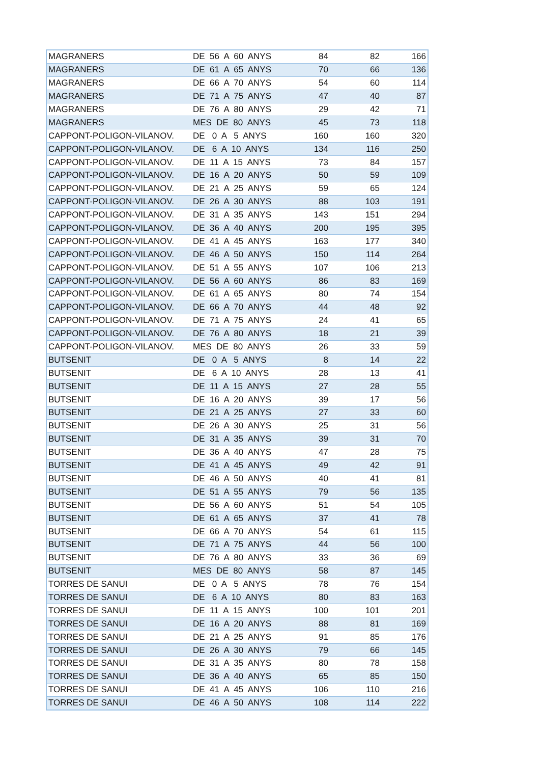| MAGRANERS | DE 56 A 60 ANYS | 84 | 82 | 166 |
| MAGRANERS | DE 61 A 65 ANYS | 70 | 66 | 136 |
| MAGRANERS | DE 66 A 70 ANYS | 54 | 60 | 114 |
| MAGRANERS | DE 71 A 75 ANYS | 47 | 40 | 87 |
| MAGRANERS | DE 76 A 80 ANYS | 29 | 42 | 71 |
| MAGRANERS | MES DE 80 ANYS | 45 | 73 | 118 |
| CAPPONT-POLIGON-VILANOV. | DE 0 A 5 ANYS | 160 | 160 | 320 |
| CAPPONT-POLIGON-VILANOV. | DE 6 A 10 ANYS | 134 | 116 | 250 |
| CAPPONT-POLIGON-VILANOV. | DE 11 A 15 ANYS | 73 | 84 | 157 |
| CAPPONT-POLIGON-VILANOV. | DE 16 A 20 ANYS | 50 | 59 | 109 |
| CAPPONT-POLIGON-VILANOV. | DE 21 A 25 ANYS | 59 | 65 | 124 |
| CAPPONT-POLIGON-VILANOV. | DE 26 A 30 ANYS | 88 | 103 | 191 |
| CAPPONT-POLIGON-VILANOV. | DE 31 A 35 ANYS | 143 | 151 | 294 |
| CAPPONT-POLIGON-VILANOV. | DE 36 A 40 ANYS | 200 | 195 | 395 |
| CAPPONT-POLIGON-VILANOV. | DE 41 A 45 ANYS | 163 | 177 | 340 |
| CAPPONT-POLIGON-VILANOV. | DE 46 A 50 ANYS | 150 | 114 | 264 |
| CAPPONT-POLIGON-VILANOV. | DE 51 A 55 ANYS | 107 | 106 | 213 |
| CAPPONT-POLIGON-VILANOV. | DE 56 A 60 ANYS | 86 | 83 | 169 |
| CAPPONT-POLIGON-VILANOV. | DE 61 A 65 ANYS | 80 | 74 | 154 |
| CAPPONT-POLIGON-VILANOV. | DE 66 A 70 ANYS | 44 | 48 | 92 |
| CAPPONT-POLIGON-VILANOV. | DE 71 A 75 ANYS | 24 | 41 | 65 |
| CAPPONT-POLIGON-VILANOV. | DE 76 A 80 ANYS | 18 | 21 | 39 |
| CAPPONT-POLIGON-VILANOV. | MES DE 80 ANYS | 26 | 33 | 59 |
| BUTSENIT | DE 0 A 5 ANYS | 8 | 14 | 22 |
| BUTSENIT | DE 6 A 10 ANYS | 28 | 13 | 41 |
| BUTSENIT | DE 11 A 15 ANYS | 27 | 28 | 55 |
| BUTSENIT | DE 16 A 20 ANYS | 39 | 17 | 56 |
| BUTSENIT | DE 21 A 25 ANYS | 27 | 33 | 60 |
| BUTSENIT | DE 26 A 30 ANYS | 25 | 31 | 56 |
| BUTSENIT | DE 31 A 35 ANYS | 39 | 31 | 70 |
| BUTSENIT | DE 36 A 40 ANYS | 47 | 28 | 75 |
| BUTSENIT | DE 41 A 45 ANYS | 49 | 42 | 91 |
| BUTSENIT | DE 46 A 50 ANYS | 40 | 41 | 81 |
| BUTSENIT | DE 51 A 55 ANYS | 79 | 56 | 135 |
| BUTSENIT | DE 56 A 60 ANYS | 51 | 54 | 105 |
| BUTSENIT | DE 61 A 65 ANYS | 37 | 41 | 78 |
| BUTSENIT | DE 66 A 70 ANYS | 54 | 61 | 115 |
| BUTSENIT | DE 71 A 75 ANYS | 44 | 56 | 100 |
| BUTSENIT | DE 76 A 80 ANYS | 33 | 36 | 69 |
| BUTSENIT | MES DE 80 ANYS | 58 | 87 | 145 |
| TORRES DE SANUI | DE 0 A 5 ANYS | 78 | 76 | 154 |
| TORRES DE SANUI | DE 6 A 10 ANYS | 80 | 83 | 163 |
| TORRES DE SANUI | DE 11 A 15 ANYS | 100 | 101 | 201 |
| TORRES DE SANUI | DE 16 A 20 ANYS | 88 | 81 | 169 |
| TORRES DE SANUI | DE 21 A 25 ANYS | 91 | 85 | 176 |
| TORRES DE SANUI | DE 26 A 30 ANYS | 79 | 66 | 145 |
| TORRES DE SANUI | DE 31 A 35 ANYS | 80 | 78 | 158 |
| TORRES DE SANUI | DE 36 A 40 ANYS | 65 | 85 | 150 |
| TORRES DE SANUI | DE 41 A 45 ANYS | 106 | 110 | 216 |
| TORRES DE SANUI | DE 46 A 50 ANYS | 108 | 114 | 222 |